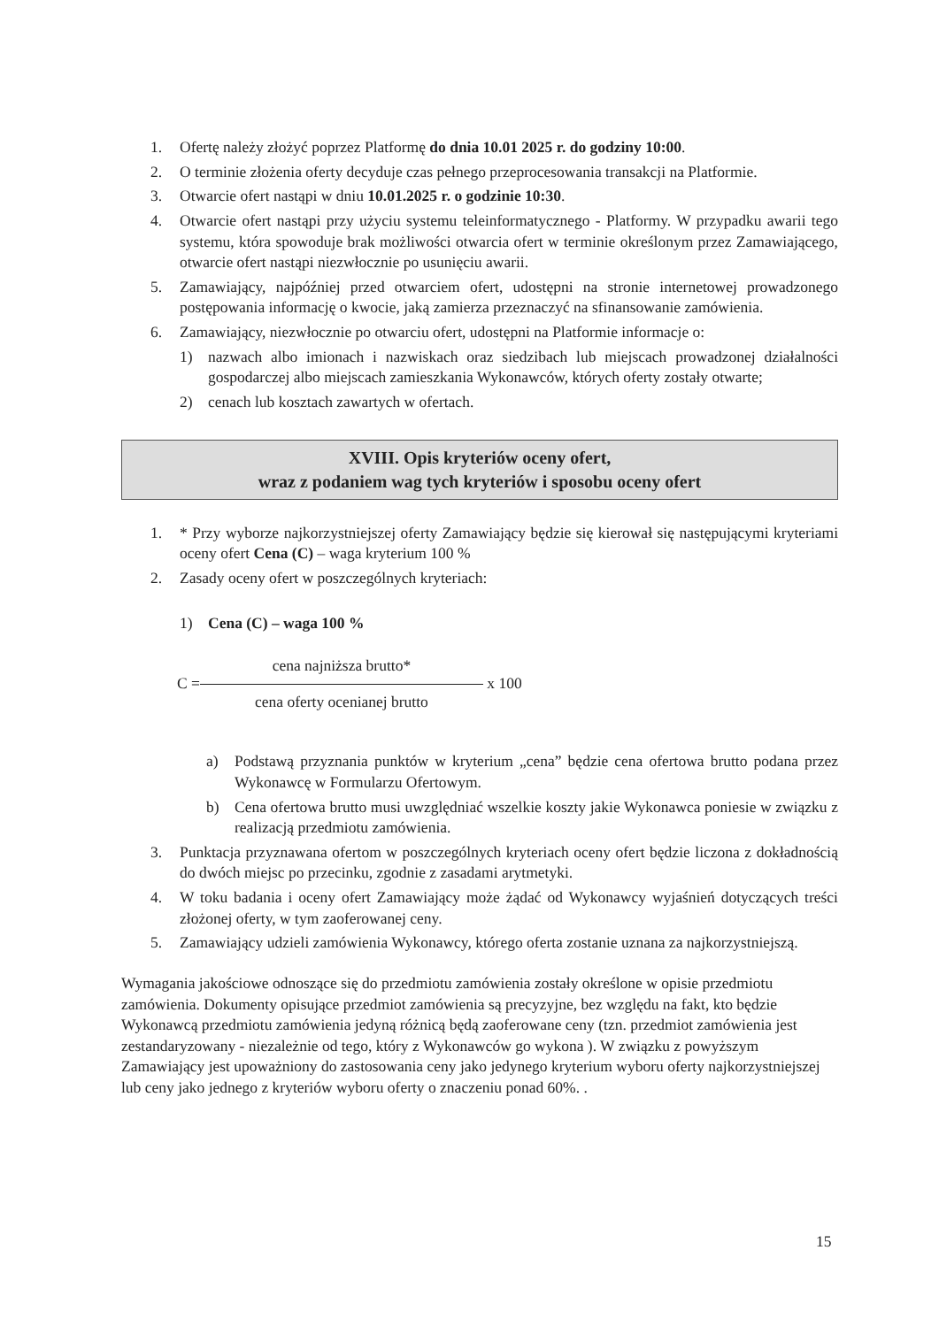1. Ofertę należy złożyć poprzez Platformę do dnia 10.01 2025 r. do godziny 10:00.
2. O terminie złożenia oferty decyduje czas pełnego przeprocesowania transakcji na Platformie.
3. Otwarcie ofert nastąpi w dniu 10.01.2025 r. o godzinie 10:30.
4. Otwarcie ofert nastąpi przy użyciu systemu teleinformatycznego - Platformy. W przypadku awarii tego systemu, która spowoduje brak możliwości otwarcia ofert w terminie określonym przez Zamawiającego, otwarcie ofert nastąpi niezwłocznie po usunięciu awarii.
5. Zamawiający, najpóźniej przed otwarciem ofert, udostępni na stronie internetowej prowadzonego postępowania informację o kwocie, jaką zamierza przeznaczyć na sfinansowanie zamówienia.
6. Zamawiający, niezwłocznie po otwarciu ofert, udostępni na Platformie informacje o:
1) nazwach albo imionach i nazwiskach oraz siedzibach lub miejscach prowadzonej działalności gospodarczej albo miejscach zamieszkania Wykonawców, których oferty zostały otwarte;
2) cenach lub kosztach zawartych w ofertach.
XVIII. Opis kryteriów oceny ofert,
wraz z podaniem wag tych kryteriów i sposobu oceny ofert
1. * Przy wyborze najkorzystniejszej oferty Zamawiający będzie się kierował się następującymi kryteriami oceny ofert Cena (C) – waga kryterium 100 %
2. Zasady oceny ofert w poszczególnych kryteriach:
1) Cena (C) – waga 100 %
C =
cena najniższa brutto*
cena oferty ocenianej brutto
x 100
a) Podstawą przyznania punktów w kryterium „cena” będzie cena ofertowa brutto podana przez Wykonawcę w Formularzu Ofertowym.
b) Cena ofertowa brutto musi uwzględniać wszelkie koszty jakie Wykonawca poniesie w związku z realizacją przedmiotu zamówienia.
3. Punktacja przyznawana ofertom w poszczególnych kryteriach oceny ofert będzie liczona z dokładnością do dwóch miejsc po przecinku, zgodnie z zasadami arytmetyki.
4. W toku badania i oceny ofert Zamawiający może żądać od Wykonawcy wyjaśnień dotyczących treści złożonej oferty, w tym zaoferowanej ceny.
5. Zamawiający udzieli zamówienia Wykonawcy, którego oferta zostanie uznana za najkorzystniejszą.
Wymagania jakościowe odnoszące się do przedmiotu zamówienia zostały określone w opisie przedmiotu zamówienia. Dokumenty opisujące przedmiot zamówienia są precyzyjne, bez względu na fakt, kto będzie Wykonawcą przedmiotu zamówienia jedyną różnicą będą zaoferowane ceny (tzn. przedmiot zamówienia jest zestandaryzowany - niezależnie od tego, który z Wykonawców go wykona ). W związku z powyższym Zamawiający jest upoważniony do zastosowania ceny jako jedynego kryterium wyboru oferty najkorzystniejszej lub ceny jako jednego z kryteriów wyboru oferty o znaczeniu ponad 60%. .
15